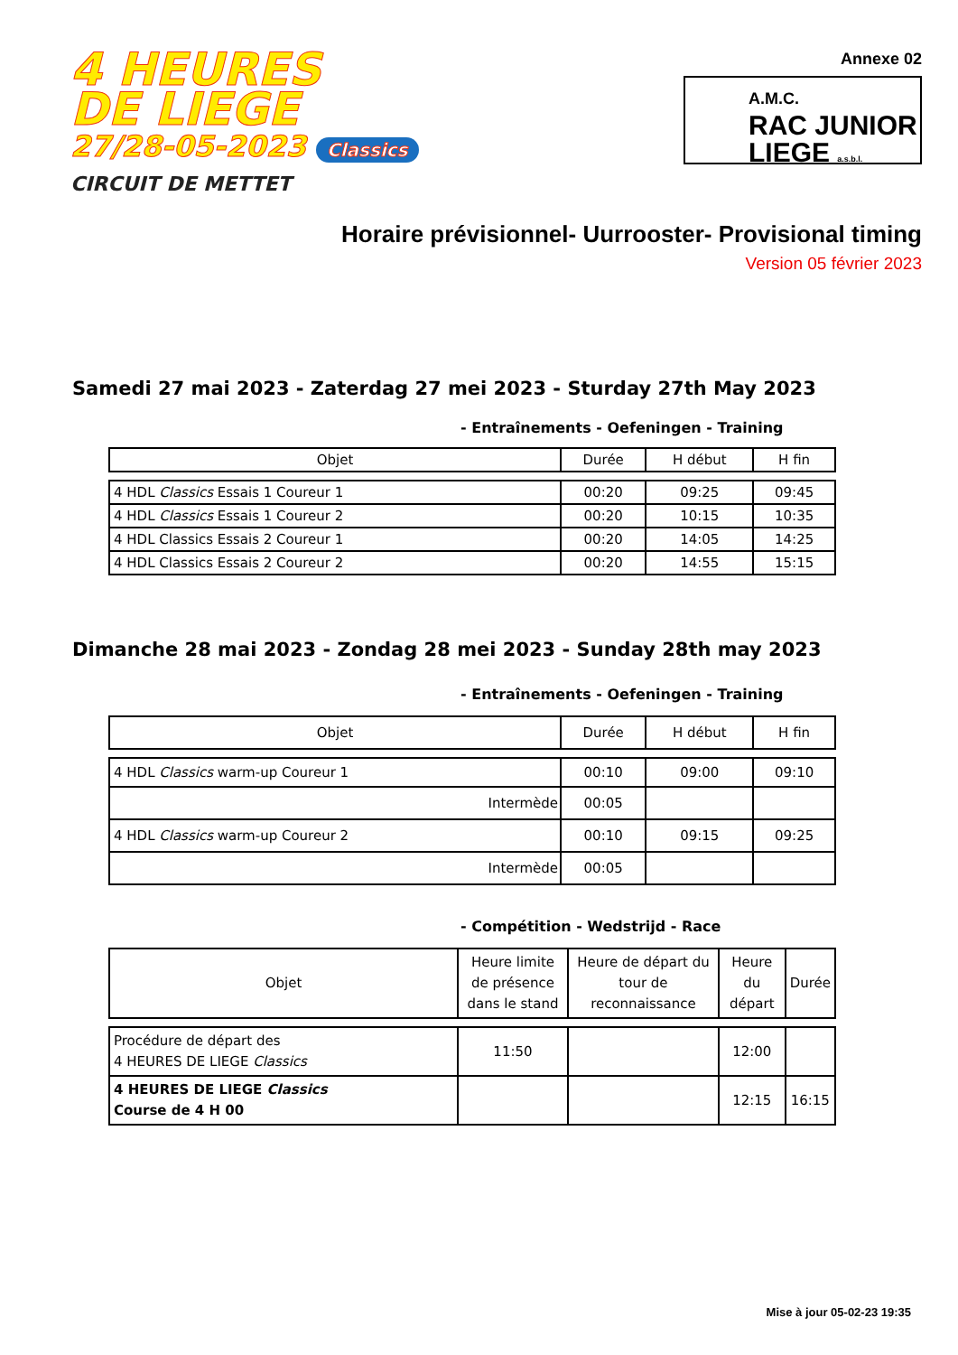4 HEURES
DE LIEGE
27/28-05-2023 Classics
CIRCUIT DE METTET
Annexe 02
A.M.C.
RAC JUNIOR
LIEGE a.s.b.l.
Horaire prévisionnel- Uurrooster- Provisional timing
Version 05 février 2023
Samedi 27 mai 2023 - Zaterdag 27 mei 2023 - Sturday 27th May 2023
- Entraînements - Oefeningen - Training
| Objet | Durée | H début | H fin |
| --- | --- | --- | --- |
| 4 HDL Classics Essais 1 Coureur 1 | 00:20 | 09:25 | 09:45 |
| 4 HDL Classics Essais 1 Coureur 2 | 00:20 | 10:15 | 10:35 |
| 4 HDL Classics Essais 2 Coureur 1 | 00:20 | 14:05 | 14:25 |
| 4 HDL Classics Essais 2 Coureur 2 | 00:20 | 14:55 | 15:15 |
Dimanche 28 mai 2023 - Zondag 28 mei 2023 - Sunday 28th may 2023
- Entraînements - Oefeningen - Training
| Objet | Durée | H début | H fin |
| --- | --- | --- | --- |
| 4 HDL Classics warm-up Coureur 1 | 00:10 | 09:00 | 09:10 |
| Intermède | 00:05 | | |
| 4 HDL Classics warm-up Coureur 2 | 00:10 | 09:15 | 09:25 |
| Intermède | 00:05 | | |
- Compétition - Wedstrijd - Race
| Objet | Heure limite de présence dans le stand | Heure de départ du tour de reconnaissance | Heure du départ | Durée |
| --- | --- | --- | --- | --- |
| Procédure de départ des 4 HEURES DE LIEGE Classics | 11:50 | | 12:00 | |
| 4 HEURES DE LIEGE Classics Course de 4 H 00 | | | 12:15 | 16:15 |
Mise à jour 05-02-23 19:35